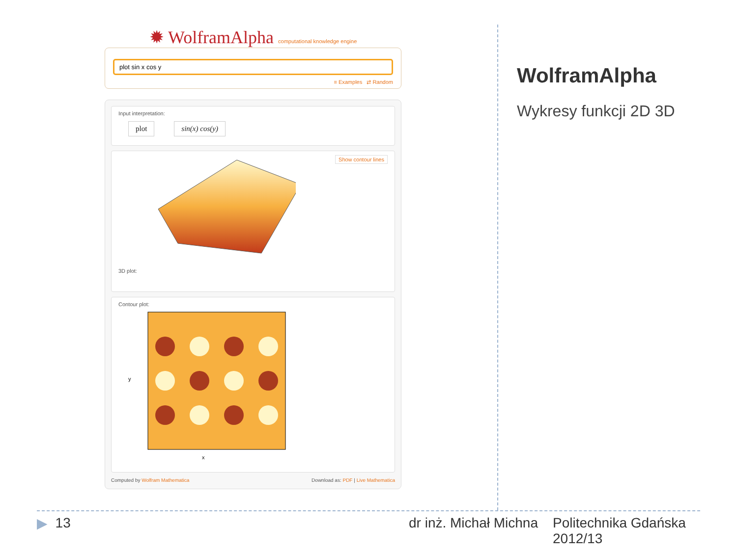✹ WolframAlpha computational knowledge engine
plot sin x cos y
≡ Examples ⇄ Random
Input interpretation:
plot sin(x) cos(y)
3D plot: Show contour lines
Contour plot:
x
y
Computed by Wolfram Mathematica Download as: PDF | Live Mathematica
WolframAlpha
Wykresy funkcji 2D 3D
▶ 13 dr inż. Michał Michna Politechnika Gdańska 2012/13